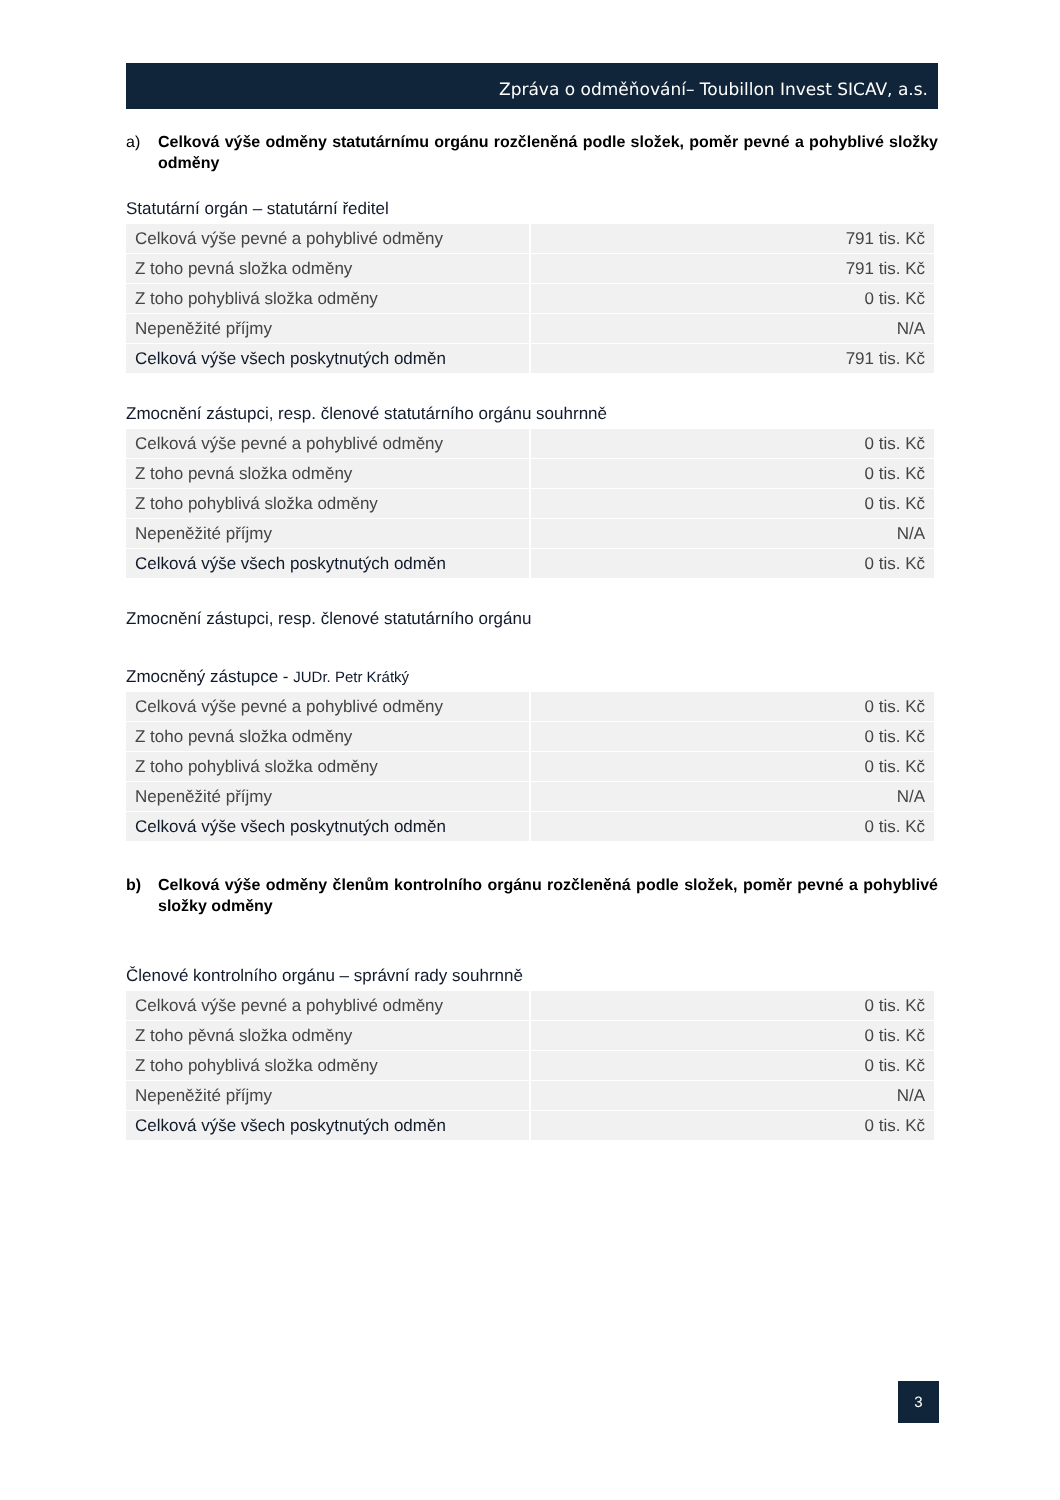Zpráva o odměňování– Toubillon Invest SICAV, a.s.
a) Celková výše odměny statutárnímu orgánu rozčleněná podle složek, poměr pevné a pohyblivé složky odměny
Statutární orgán – statutární ředitel
| Celková výše pevné a pohyblivé odměny | 791 tis. Kč |
| Z toho pevná složka odměny | 791 tis. Kč |
| Z toho pohyblivá složka odměny | 0 tis. Kč |
| Nepeněžité příjmy | N/A |
| Celková výše všech poskytnutých odměn | 791 tis. Kč |
Zmocnění zástupci, resp. členové statutárního orgánu souhrnně
| Celková výše pevné a pohyblivé odměny | 0 tis. Kč |
| Z toho pevná složka odměny | 0 tis. Kč |
| Z toho pohyblivá složka odměny | 0 tis. Kč |
| Nepeněžité příjmy | N/A |
| Celková výše všech poskytnutých odměn | 0 tis. Kč |
Zmocnění zástupci, resp. členové statutárního orgánu
Zmocněný zástupce - JUDr. Petr Krátký
| Celková výše pevné a pohyblivé odměny | 0 tis. Kč |
| Z toho pevná složka odměny | 0 tis. Kč |
| Z toho pohyblivá složka odměny | 0 tis. Kč |
| Nepeněžité příjmy | N/A |
| Celková výše všech poskytnutých odměn | 0 tis. Kč |
b) Celková výše odměny členům kontrolního orgánu rozčleněná podle složek, poměr pevné a pohyblivé složky odměny
Členové kontrolního orgánu – správní rady souhrnně
| Celková výše pevné a pohyblivé odměny | 0 tis. Kč |
| Z toho pěvná složka odměny | 0 tis. Kč |
| Z toho pohyblivá složka odměny | 0 tis. Kč |
| Nepeněžité příjmy | N/A |
| Celková výše všech poskytnutých odměn | 0 tis. Kč |
3